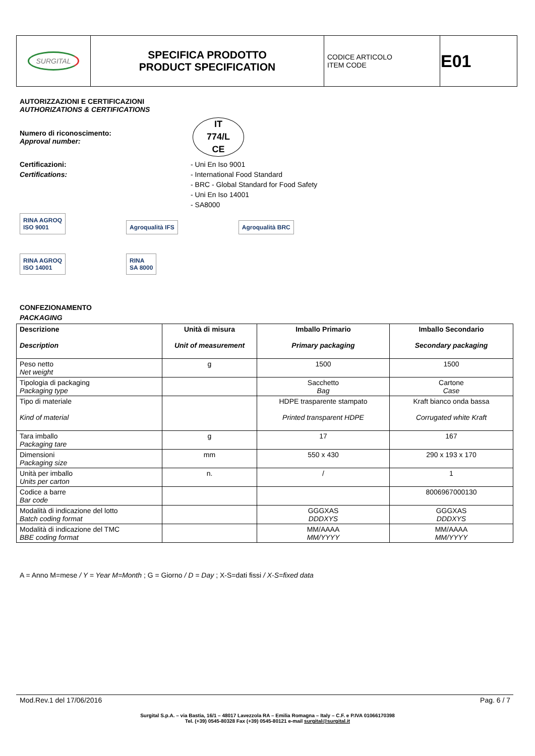| SURGITAL | SPECIFICA PRODOTTO PRODUCT SPECIFICATION | CODICE ARTICOLO ITEM CODE | E01 |
AUTORIZZAZIONI E CERTIFICAZIONI
AUTHORIZATIONS & CERTIFICATIONS
Numero di riconoscimento:
Approval number:
IT
774/L
CE
Certificazioni:
Certifications:
- Uni En Iso 9001
- International Food Standard
- BRC - Global Standard for Food Safety
- Uni En Iso 14001
- SA8000
RINA AGROQ
ISO 9001 Agroqualità IFS Agroqualità BRC
RINA AGROQ
ISO 14001 RINA
SA 8000
CONFEZIONAMENTO
PACKAGING
| Descrizione Description | Unità di misura Unit of measurement | Imballo Primario Primary packaging | Imballo Secondario Secondary packaging |
| --- | --- | --- | --- |
| Peso netto Net weight | g | 1500 | 1500 |
| Tipologia di packaging Packaging type | | Sacchetto Bag | Cartone Case |
| Tipo di materiale Kind of material | | HDPE trasparente stampato Printed transparent HDPE | Kraft bianco onda bassa Corrugated white Kraft |
| Tara imballo Packaging tare | g | 17 | 167 |
| Dimensioni Packaging size | mm | 550 x 430 | 290 x 193 x 170 |
| Unità per imballo Units per carton | n. | / | 1 |
| Codice a barre Bar code | | | 8006967000130 |
| Modalità di indicazione del lotto Batch coding format | | GGGXAS DDDXYS | GGGXAS DDDXYS |
| Modalità di indicazione del TMC BBE coding format | | MM/AAAA MM/YYYY | MM/AAAA MM/YYYY |
A = Anno M=mese / Y = Year M=Month ; G = Giorno / D = Day ; X-S=dati fissi / X-S=fixed data
Mod.Rev.1 del 17/06/2016 Pag. 6 / 7
Surgital S.p.A. – via Bastia, 16/1 – 48017 Lavezzola RA – Emilia Romagna – Italy – C.F. e P.IVA 01066170398
Tel. (+39) 0545-80328 Fax (+39) 0545-80121 e-mail surgital@surgital.it